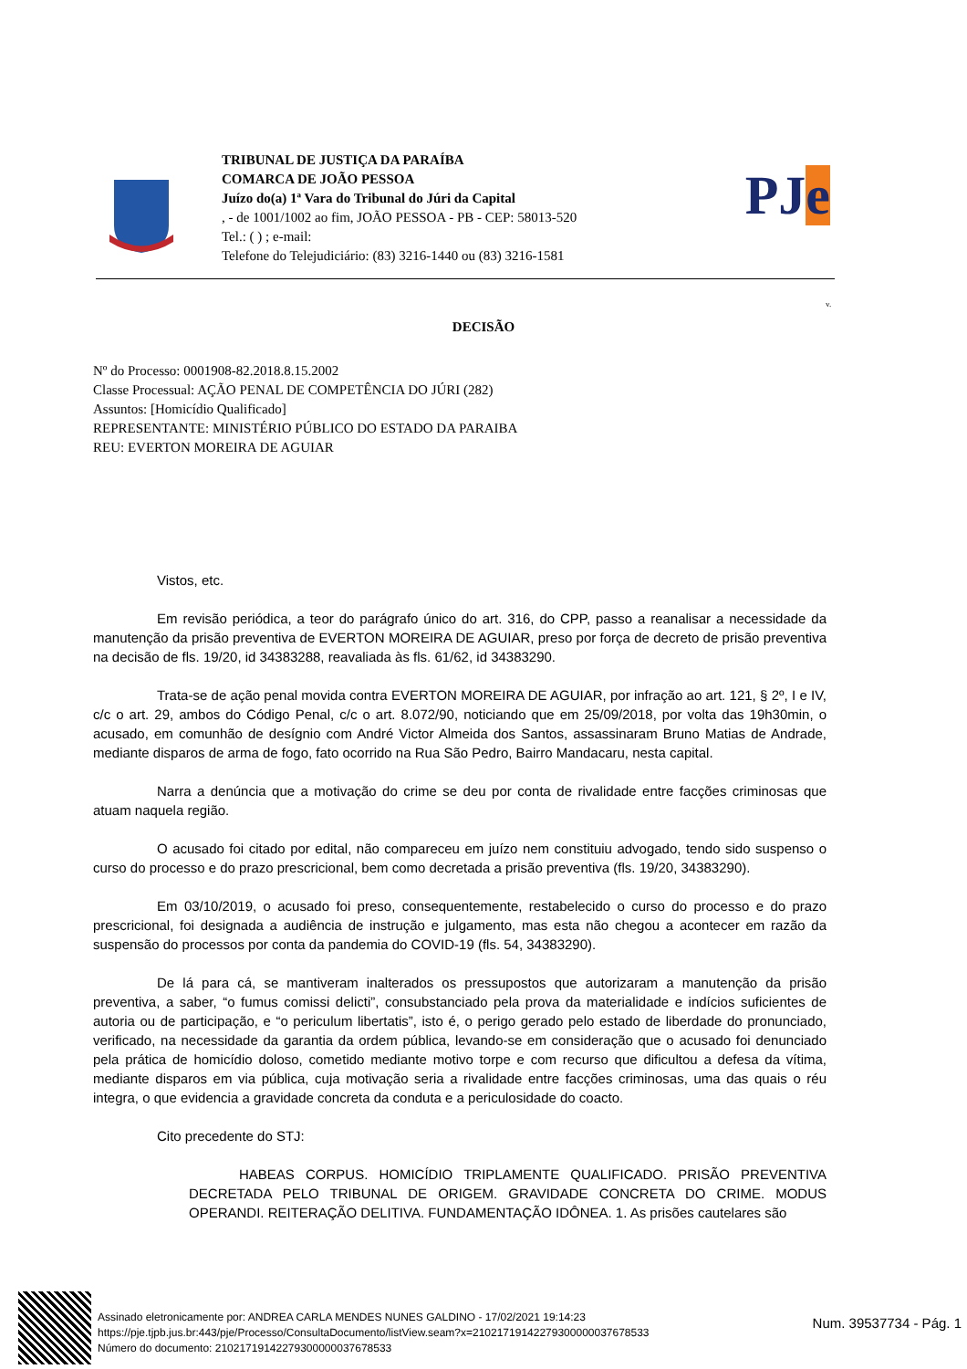TRIBUNAL DE JUSTIÇA DA PARAÍBA
COMARCA DE JOÃO PESSOA
Juízo do(a) 1ª Vara do Tribunal do Júri da Capital
, - de 1001/1002 ao fim, JOÃO PESSOA - PB - CEP: 58013-520
Tel.: ( ) ; e-mail:
Telefone do Telejudiciário: (83) 3216-1440 ou (83) 3216-1581
PJe
v.
DECISÃO
Nº do Processo: 0001908-82.2018.8.15.2002
Classe Processual: AÇÃO PENAL DE COMPETÊNCIA DO JÚRI (282)
Assuntos: [Homicídio Qualificado]
REPRESENTANTE: MINISTÉRIO PÚBLICO DO ESTADO DA PARAIBA
REU: EVERTON MOREIRA DE AGUIAR
Vistos, etc.
Em revisão periódica, a teor do parágrafo único do art. 316, do CPP, passo a reanalisar a necessidade da manutenção da prisão preventiva de EVERTON MOREIRA DE AGUIAR, preso por força de decreto de prisão preventiva na decisão de fls. 19/20, id 34383288, reavaliada às fls. 61/62, id 34383290.
Trata-se de ação penal movida contra EVERTON MOREIRA DE AGUIAR, por infração ao art. 121, § 2º, I e IV, c/c o art. 29, ambos do Código Penal, c/c o art. 8.072/90, noticiando que em 25/09/2018, por volta das 19h30min, o acusado, em comunhão de desígnio com André Victor Almeida dos Santos, assassinaram Bruno Matias de Andrade, mediante disparos de arma de fogo, fato ocorrido na Rua São Pedro, Bairro Mandacaru, nesta capital.
Narra a denúncia que a motivação do crime se deu por conta de rivalidade entre facções criminosas que atuam naquela região.
O acusado foi citado por edital, não compareceu em juízo nem constituiu advogado, tendo sido suspenso o curso do processo e do prazo prescricional, bem como decretada a prisão preventiva (fls. 19/20, 34383290).
Em 03/10/2019, o acusado foi preso, consequentemente, restabelecido o curso do processo e do prazo prescricional, foi designada a audiência de instrução e julgamento, mas esta não chegou a acontecer em razão da suspensão do processos por conta da pandemia do COVID-19 (fls. 54, 34383290).
De lá para cá, se mantiveram inalterados os pressupostos que autorizaram a manutenção da prisão preventiva, a saber, “o fumus comissi delicti”, consubstanciado pela prova da materialidade e indícios suficientes de autoria ou de participação, e “o periculum libertatis”, isto é, o perigo gerado pelo estado de liberdade do pronunciado, verificado, na necessidade da garantia da ordem pública, levando-se em consideração que o acusado foi denunciado pela prática de homicídio doloso, cometido mediante motivo torpe e com recurso que dificultou a defesa da vítima, mediante disparos em via pública, cuja motivação seria a rivalidade entre facções criminosas, uma das quais o réu integra, o que evidencia a gravidade concreta da conduta e a periculosidade do coacto.
Cito precedente do STJ:
HABEAS CORPUS. HOMICÍDIO TRIPLAMENTE QUALIFICADO. PRISÃO PREVENTIVA DECRETADA PELO TRIBUNAL DE ORIGEM. GRAVIDADE CONCRETA DO CRIME. MODUS OPERANDI. REITERAÇÃO DELITIVA. FUNDAMENTAÇÃO IDÔNEA. 1. As prisões cautelares são
Assinado eletronicamente por: ANDREA CARLA MENDES NUNES GALDINO - 17/02/2021 19:14:23
https://pje.tjpb.jus.br:443/pje/Processo/ConsultaDocumento/listView.seam?x=21021719142279300000037678533
Número do documento: 21021719142279300000037678533
Num. 39537734 - Pág. 1